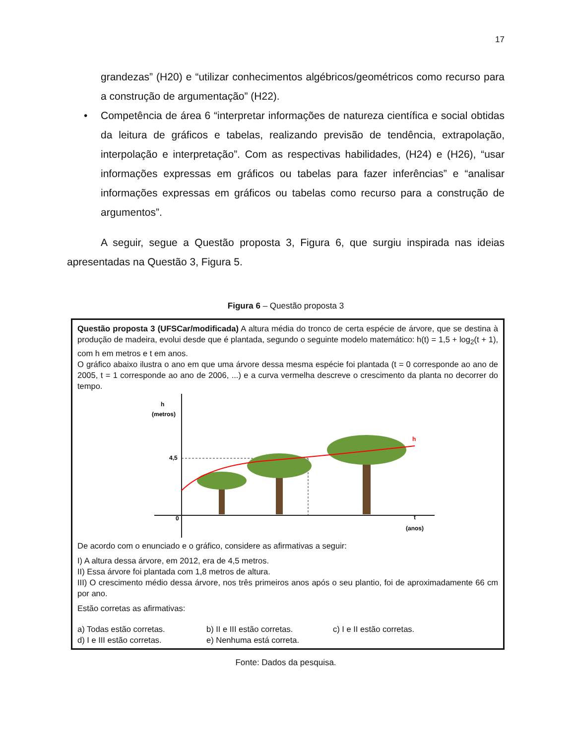17
grandezas” (H20) e “utilizar conhecimentos algébricos/geométricos como recurso para a construção de argumentação” (H22).
• Competência de área 6 “interpretar informações de natureza científica e social obtidas da leitura de gráficos e tabelas, realizando previsão de tendência, extrapolação, interpolação e interpretação”. Com as respectivas habilidades, (H24) e (H26), “usar informações expressas em gráficos ou tabelas para fazer inferências” e “analisar informações expressas em gráficos ou tabelas como recurso para a construção de argumentos”.
A seguir, segue a Questão proposta 3, Figura 6, que surgiu inspirada nas ideias apresentadas na Questão 3, Figura 5.
Figura 6 – Questão proposta 3
Questão proposta 3 (UFSCar/modificada) A altura média do tronco de certa espécie de árvore, que se destina à produção de madeira, evolui desde que é plantada, segundo o seguinte modelo matemático: h(t) = 1,5 + log<sub>2</sub>(t + 1), com h em metros e t em anos.
O gráfico abaixo ilustra o ano em que uma árvore dessa mesma espécie foi plantada (t = 0 corresponde ao ano de 2005, t = 1 corresponde ao ano de 2006, ...) e a curva vermelha descreve o crescimento da planta no decorrer do tempo.
h
(metros)
4,5
0
t
(anos)
h
De acordo com o enunciado e o gráfico, considere as afirmativas a seguir:
I) A altura dessa árvore, em 2012, era de 4,5 metros.
II) Essa árvore foi plantada com 1,8 metros de altura.
III) O crescimento médio dessa árvore, nos três primeiros anos após o seu plantio, foi de aproximadamente 66 cm por ano.
Estão corretas as afirmativas:
a) Todas estão corretas. b) II e III estão corretas. c) I e II estão corretas. d) I e III estão corretas. e) Nenhuma está correta.
Fonte: Dados da pesquisa.